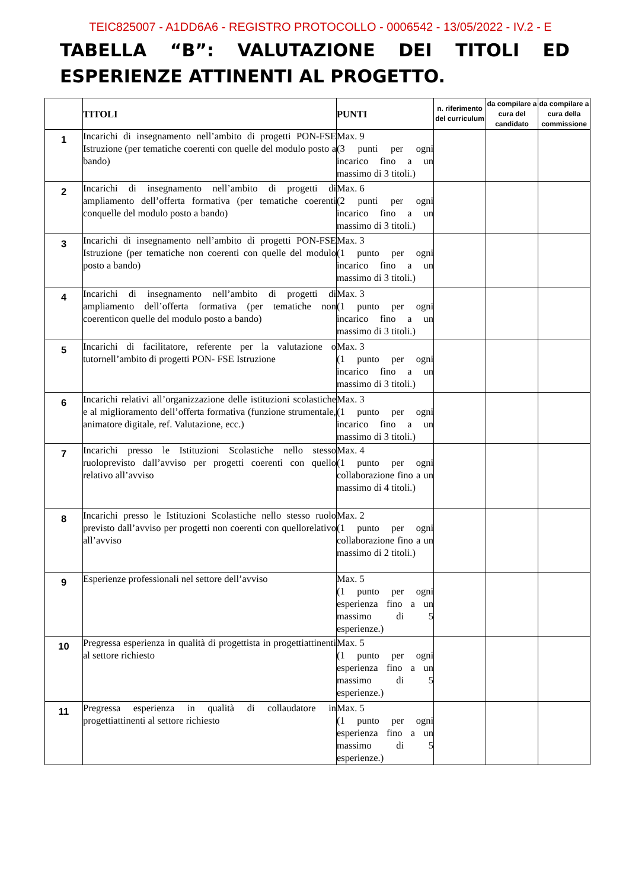TEIC825007 - A1DD6A6 - REGISTRO PROTOCOLLO - 0006542 - 13/05/2022 - IV.2 - E
TABELLA “B”: VALUTAZIONE DEI TITOLI ED ESPERIENZE ATTINENTI AL PROGETTO.
| | TITOLI | PUNTI | n. riferimento del curriculum | da compilare a cura del candidato | da compilare a cura della commissione |
| --- | --- | --- | --- | --- | --- |
| 1 | Incarichi di insegnamento nell’ambito di progetti PON-FSE Istruzione (per tematiche coerenti con quelle del modulo posto a bando) | Max. 9 (3 punti per ogni incarico fino a un massimo di 3 titoli.) | | | |
| 2 | Incarichi di insegnamento nell’ambito di progetti di ampliamento dell’offerta formativa (per tematiche coerenti conquelle del modulo posto a bando) | Max. 6 (2 punti per ogni incarico fino a un massimo di 3 titoli.) | | | |
| 3 | Incarichi di insegnamento nell’ambito di progetti PON-FSE Istruzione (per tematiche non coerenti con quelle del modulo posto a bando) | Max. 3 (1 punto per ogni incarico fino a un massimo di 3 titoli.) | | | |
| 4 | Incarichi di insegnamento nell’ambito di progetti di ampliamento dell’offerta formativa (per tematiche non coerenticon quelle del modulo posto a bando) | Max. 3 (1 punto per ogni incarico fino a un massimo di 3 titoli.) | | | |
| 5 | Incarichi di facilitatore, referente per la valutazione o tutornell’ambito di progetti PON- FSE Istruzione | Max. 3 (1 punto per ogni incarico fino a un massimo di 3 titoli.) | | | |
| 6 | Incarichi relativi all’organizzazione delle istituzioni scolastiche e al miglioramento dell’offerta formativa (funzione strumentale, animatore digitale, ref. Valutazione, ecc.) | Max. 3 (1 punto per ogni incarico fino a un massimo di 3 titoli.) | | | |
| 7 | Incarichi presso le Istituzioni Scolastiche nello stesso ruoloprevisto dall’avviso per progetti coerenti con quello relativo all’avviso | Max. 4 (1 punto per ogni collaborazione fino a un massimo di 4 titoli.) | | | |
| 8 | Incarichi presso le Istituzioni Scolastiche nello stesso ruolo previsto dall’avviso per progetti non coerenti con quellorelativo all’avviso | Max. 2 (1 punto per ogni collaborazione fino a un massimo di 2 titoli.) | | | |
| 9 | Esperienze professionali nel settore dell’avviso | Max. 5 (1 punto per ogni esperienza fino a un massimo di 5 esperienze.) | | | |
| 10 | Pregressa esperienza in qualità di progettista in progettiattinenti al settore richiesto | Max. 5 (1 punto per ogni esperienza fino a un massimo di 5 esperienze.) | | | |
| 11 | Pregressa esperienza in qualità di collaudatore in progettiattinenti al settore richiesto | Max. 5 (1 punto per ogni esperienza fino a un massimo di 5 esperienze.) | | | |